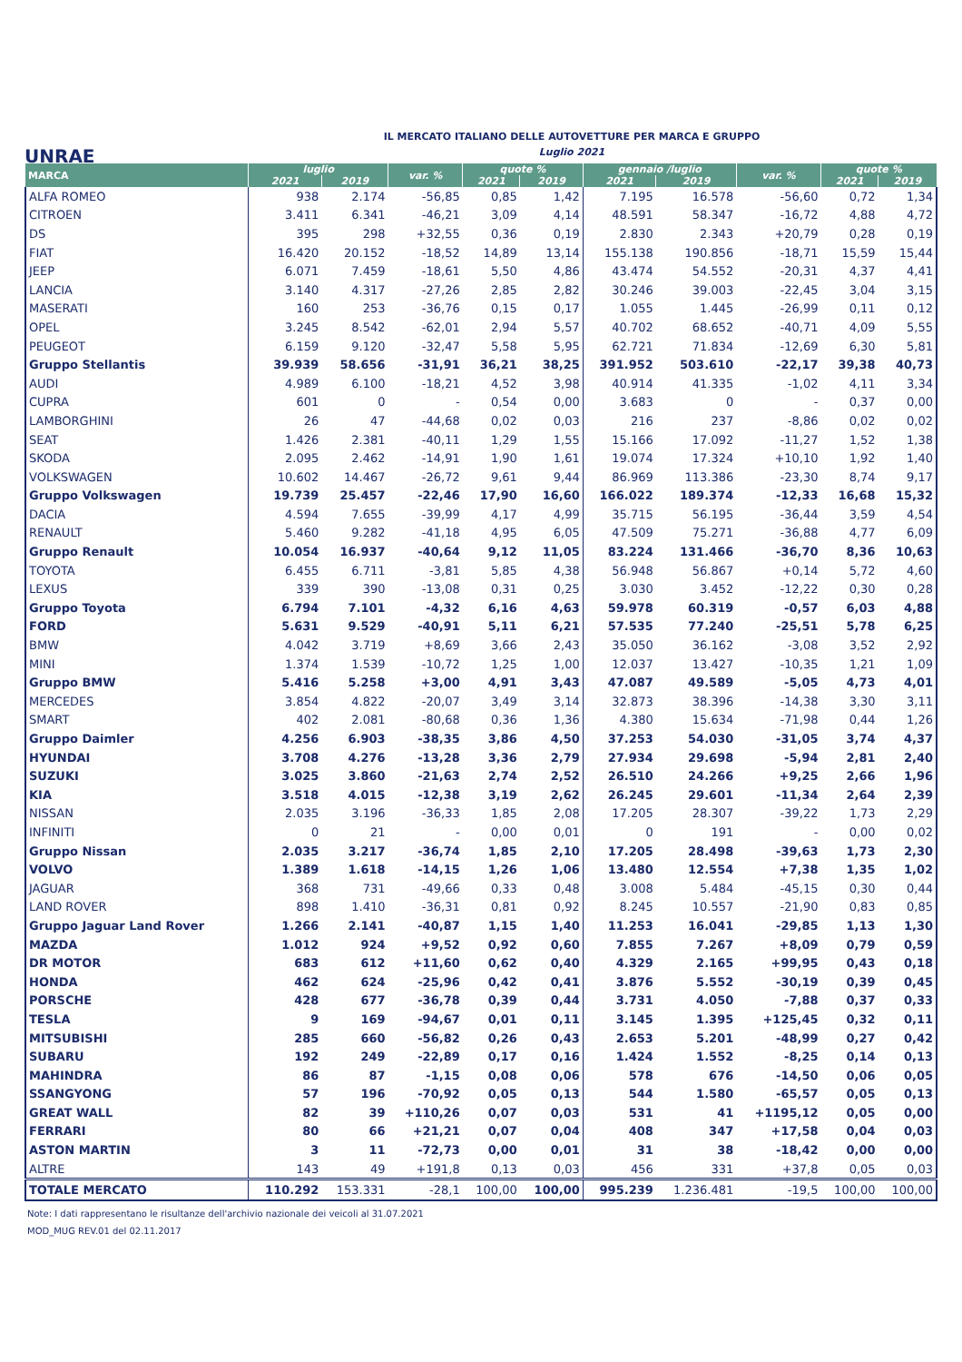UNRAE
IL MERCATO ITALIANO DELLE AUTOVETTURE PER MARCA E GRUPPO
Luglio 2021
| MARCA | luglio | | var. % | quote % | | gennaio /luglio | | var. % | quote % | |
| --- | --- | --- | --- | --- | --- | --- | --- | --- | --- | --- |
| | 2021 | 2019 | | 2021 | 2019 | 2021 | 2019 | | 2021 | 2019 |
| ALFA ROMEO | 938 | 2.174 | -56,85 | 0,85 | 1,42 | 7.195 | 16.578 | -56,60 | 0,72 | 1,34 |
| CITROEN | 3.411 | 6.341 | -46,21 | 3,09 | 4,14 | 48.591 | 58.347 | -16,72 | 4,88 | 4,72 |
| DS | 395 | 298 | +32,55 | 0,36 | 0,19 | 2.830 | 2.343 | +20,79 | 0,28 | 0,19 |
| FIAT | 16.420 | 20.152 | -18,52 | 14,89 | 13,14 | 155.138 | 190.856 | -18,71 | 15,59 | 15,44 |
| JEEP | 6.071 | 7.459 | -18,61 | 5,50 | 4,86 | 43.474 | 54.552 | -20,31 | 4,37 | 4,41 |
| LANCIA | 3.140 | 4.317 | -27,26 | 2,85 | 2,82 | 30.246 | 39.003 | -22,45 | 3,04 | 3,15 |
| MASERATI | 160 | 253 | -36,76 | 0,15 | 0,17 | 1.055 | 1.445 | -26,99 | 0,11 | 0,12 |
| OPEL | 3.245 | 8.542 | -62,01 | 2,94 | 5,57 | 40.702 | 68.652 | -40,71 | 4,09 | 5,55 |
| PEUGEOT | 6.159 | 9.120 | -32,47 | 5,58 | 5,95 | 62.721 | 71.834 | -12,69 | 6,30 | 5,81 |
| Gruppo Stellantis | 39.939 | 58.656 | -31,91 | 36,21 | 38,25 | 391.952 | 503.610 | -22,17 | 39,38 | 40,73 |
| AUDI | 4.989 | 6.100 | -18,21 | 4,52 | 3,98 | 40.914 | 41.335 | -1,02 | 4,11 | 3,34 |
| CUPRA | 601 | 0 | - | 0,54 | 0,00 | 3.683 | 0 | - | 0,37 | 0,00 |
| LAMBORGHINI | 26 | 47 | -44,68 | 0,02 | 0,03 | 216 | 237 | -8,86 | 0,02 | 0,02 |
| SEAT | 1.426 | 2.381 | -40,11 | 1,29 | 1,55 | 15.166 | 17.092 | -11,27 | 1,52 | 1,38 |
| SKODA | 2.095 | 2.462 | -14,91 | 1,90 | 1,61 | 19.074 | 17.324 | +10,10 | 1,92 | 1,40 |
| VOLKSWAGEN | 10.602 | 14.467 | -26,72 | 9,61 | 9,44 | 86.969 | 113.386 | -23,30 | 8,74 | 9,17 |
| Gruppo Volkswagen | 19.739 | 25.457 | -22,46 | 17,90 | 16,60 | 166.022 | 189.374 | -12,33 | 16,68 | 15,32 |
| DACIA | 4.594 | 7.655 | -39,99 | 4,17 | 4,99 | 35.715 | 56.195 | -36,44 | 3,59 | 4,54 |
| RENAULT | 5.460 | 9.282 | -41,18 | 4,95 | 6,05 | 47.509 | 75.271 | -36,88 | 4,77 | 6,09 |
| Gruppo Renault | 10.054 | 16.937 | -40,64 | 9,12 | 11,05 | 83.224 | 131.466 | -36,70 | 8,36 | 10,63 |
| TOYOTA | 6.455 | 6.711 | -3,81 | 5,85 | 4,38 | 56.948 | 56.867 | +0,14 | 5,72 | 4,60 |
| LEXUS | 339 | 390 | -13,08 | 0,31 | 0,25 | 3.030 | 3.452 | -12,22 | 0,30 | 0,28 |
| Gruppo Toyota | 6.794 | 7.101 | -4,32 | 6,16 | 4,63 | 59.978 | 60.319 | -0,57 | 6,03 | 4,88 |
| FORD | 5.631 | 9.529 | -40,91 | 5,11 | 6,21 | 57.535 | 77.240 | -25,51 | 5,78 | 6,25 |
| BMW | 4.042 | 3.719 | +8,69 | 3,66 | 2,43 | 35.050 | 36.162 | -3,08 | 3,52 | 2,92 |
| MINI | 1.374 | 1.539 | -10,72 | 1,25 | 1,00 | 12.037 | 13.427 | -10,35 | 1,21 | 1,09 |
| Gruppo BMW | 5.416 | 5.258 | +3,00 | 4,91 | 3,43 | 47.087 | 49.589 | -5,05 | 4,73 | 4,01 |
| MERCEDES | 3.854 | 4.822 | -20,07 | 3,49 | 3,14 | 32.873 | 38.396 | -14,38 | 3,30 | 3,11 |
| SMART | 402 | 2.081 | -80,68 | 0,36 | 1,36 | 4.380 | 15.634 | -71,98 | 0,44 | 1,26 |
| Gruppo Daimler | 4.256 | 6.903 | -38,35 | 3,86 | 4,50 | 37.253 | 54.030 | -31,05 | 3,74 | 4,37 |
| HYUNDAI | 3.708 | 4.276 | -13,28 | 3,36 | 2,79 | 27.934 | 29.698 | -5,94 | 2,81 | 2,40 |
| SUZUKI | 3.025 | 3.860 | -21,63 | 2,74 | 2,52 | 26.510 | 24.266 | +9,25 | 2,66 | 1,96 |
| KIA | 3.518 | 4.015 | -12,38 | 3,19 | 2,62 | 26.245 | 29.601 | -11,34 | 2,64 | 2,39 |
| NISSAN | 2.035 | 3.196 | -36,33 | 1,85 | 2,08 | 17.205 | 28.307 | -39,22 | 1,73 | 2,29 |
| INFINITI | 0 | 21 | - | 0,00 | 0,01 | 0 | 191 | - | 0,00 | 0,02 |
| Gruppo Nissan | 2.035 | 3.217 | -36,74 | 1,85 | 2,10 | 17.205 | 28.498 | -39,63 | 1,73 | 2,30 |
| VOLVO | 1.389 | 1.618 | -14,15 | 1,26 | 1,06 | 13.480 | 12.554 | +7,38 | 1,35 | 1,02 |
| JAGUAR | 368 | 731 | -49,66 | 0,33 | 0,48 | 3.008 | 5.484 | -45,15 | 0,30 | 0,44 |
| LAND ROVER | 898 | 1.410 | -36,31 | 0,81 | 0,92 | 8.245 | 10.557 | -21,90 | 0,83 | 0,85 |
| Gruppo Jaguar Land Rover | 1.266 | 2.141 | -40,87 | 1,15 | 1,40 | 11.253 | 16.041 | -29,85 | 1,13 | 1,30 |
| MAZDA | 1.012 | 924 | +9,52 | 0,92 | 0,60 | 7.855 | 7.267 | +8,09 | 0,79 | 0,59 |
| DR MOTOR | 683 | 612 | +11,60 | 0,62 | 0,40 | 4.329 | 2.165 | +99,95 | 0,43 | 0,18 |
| HONDA | 462 | 624 | -25,96 | 0,42 | 0,41 | 3.876 | 5.552 | -30,19 | 0,39 | 0,45 |
| PORSCHE | 428 | 677 | -36,78 | 0,39 | 0,44 | 3.731 | 4.050 | -7,88 | 0,37 | 0,33 |
| TESLA | 9 | 169 | -94,67 | 0,01 | 0,11 | 3.145 | 1.395 | +125,45 | 0,32 | 0,11 |
| MITSUBISHI | 285 | 660 | -56,82 | 0,26 | 0,43 | 2.653 | 5.201 | -48,99 | 0,27 | 0,42 |
| SUBARU | 192 | 249 | -22,89 | 0,17 | 0,16 | 1.424 | 1.552 | -8,25 | 0,14 | 0,13 |
| MAHINDRA | 86 | 87 | -1,15 | 0,08 | 0,06 | 578 | 676 | -14,50 | 0,06 | 0,05 |
| SSANGYONG | 57 | 196 | -70,92 | 0,05 | 0,13 | 544 | 1.580 | -65,57 | 0,05 | 0,13 |
| GREAT WALL | 82 | 39 | +110,26 | 0,07 | 0,03 | 531 | 41 | +1195,12 | 0,05 | 0,00 |
| FERRARI | 80 | 66 | +21,21 | 0,07 | 0,04 | 408 | 347 | +17,58 | 0,04 | 0,03 |
| ASTON MARTIN | 3 | 11 | -72,73 | 0,00 | 0,01 | 31 | 38 | -18,42 | 0,00 | 0,00 |
| ALTRE | 143 | 49 | +191,8 | 0,13 | 0,03 | 456 | 331 | +37,8 | 0,05 | 0,03 |
| TOTALE MERCATO | 110.292 | 153.331 | -28,1 | 100,00 | 100,00 | 995.239 | 1.236.481 | -19,5 | 100,00 | 100,00 |
Note: I dati rappresentano le risultanze dell'archivio nazionale dei veicoli al 31.07.2021
MOD_MUG REV.01 del 02.11.2017